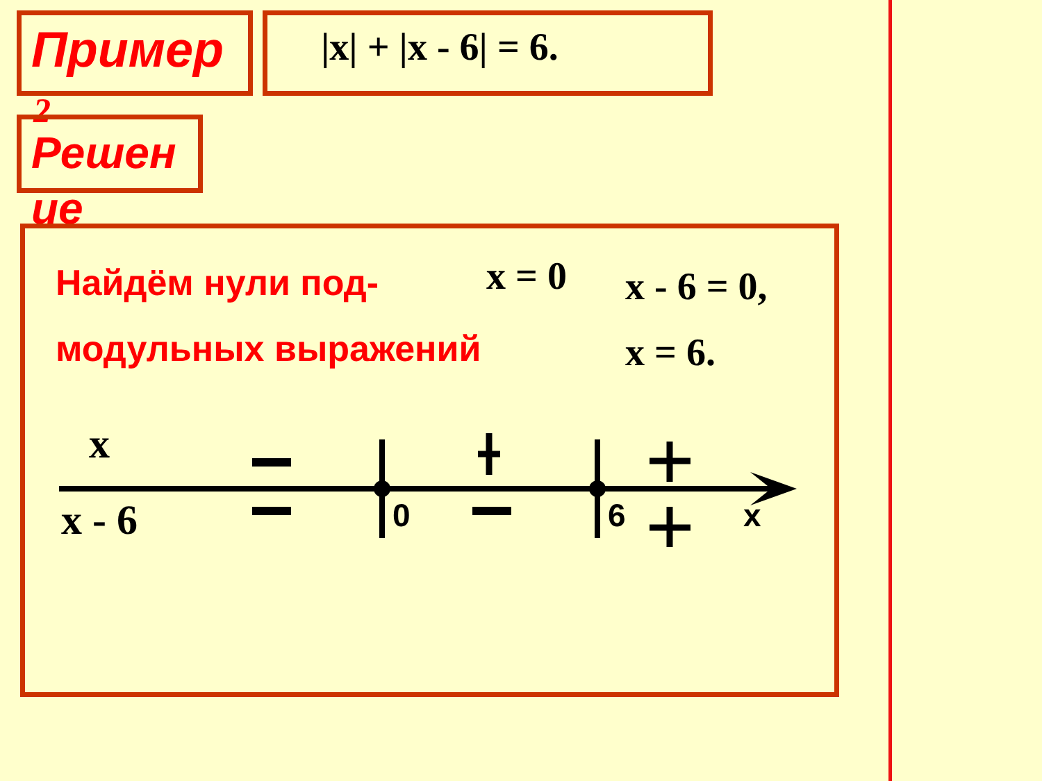Пример
2
|x| + |x - 6| = 6.
Решен
ие
Найдём нули под-
модульных выражений
x = 0
x - 6 = 0,
x = 6.
x
x - 6 0 6 x